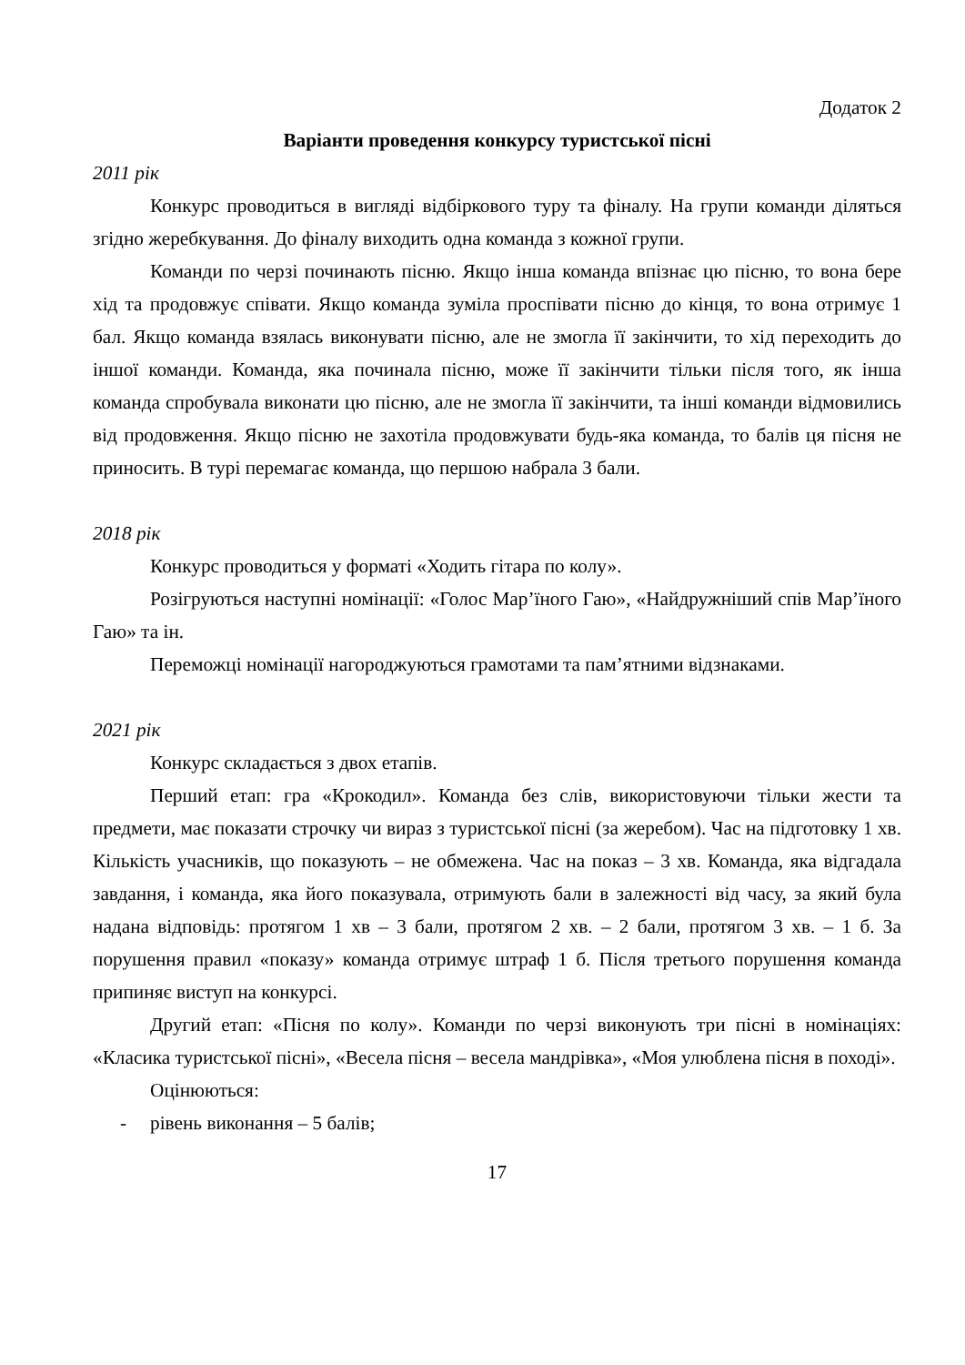Додаток 2
Варіанти проведення конкурсу туристської пісні
2011 рік
Конкурс проводиться в вигляді відбіркового туру та фіналу. На групи команди діляться згідно жеребкування. До фіналу виходить одна команда з кожної групи.
Команди по черзі починають пісню. Якщо інша команда впізнає цю пісню, то вона бере хід та продовжує співати. Якщо команда зуміла проспівати пісню до кінця, то вона отримує 1 бал. Якщо команда взялась виконувати пісню, але не змогла її закінчити, то хід переходить до іншої команди. Команда, яка починала пісню, може її закінчити тільки після того, як інша команда спробувала виконати цю пісню, але не змогла її закінчити, та інші команди відмовились від продовження. Якщо пісню не захотіла продовжувати будь-яка команда, то балів ця пісня не приносить. В турі перемагає команда, що першою набрала 3 бали.
2018 рік
Конкурс проводиться у форматі «Ходить гітара по колу».
Розігруються наступні номінації: «Голос Мар’їного Гаю», «Найдружніший спів Мар’їного Гаю» та ін.
Переможці номінації нагороджуються грамотами та пам’ятними відзнаками.
2021 рік
Конкурс складається з двох етапів.
Перший етап: гра «Крокодил». Команда без слів, використовуючи тільки жести та предмети, має показати строчку чи вираз з туристської пісні (за жеребом). Час на підготовку 1 хв. Кількість учасників, що показують – не обмежена. Час на показ – 3 хв. Команда, яка відгадала завдання, і команда, яка його показувала, отримують бали в залежності від часу, за який була надана відповідь: протягом 1 хв – 3 бали, протягом 2 хв. – 2 бали, протягом 3 хв. – 1 б. За порушення правил «показу» команда отримує штраф 1 б. Після третього порушення команда припиняє виступ на конкурсі.
Другий етап: «Пісня по колу». Команди по черзі виконують три пісні в номінаціях: «Класика туристської пісні», «Весела пісня – весела мандрівка», «Моя улюблена пісня в поході».
Оцінюються:
- рівень виконання – 5 балів;
17